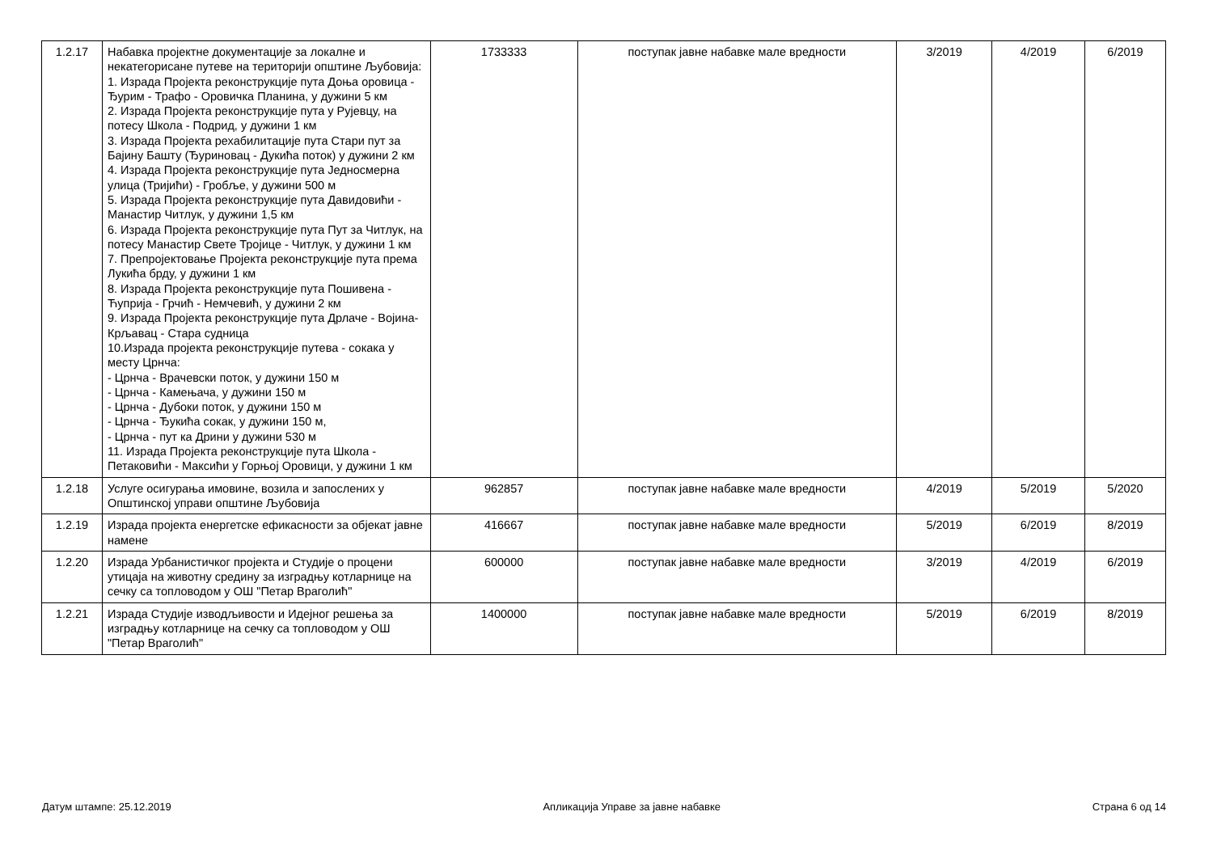| 1.2.17 | Набавка пројектне документације за локалне и некатегорисане путеве на територији општине Љубовија: 1. Израда Пројекта реконструкције пута Доња оровица - Ђурим - Трафо - Оровичка Планина, у дужини 5 км 2. Израда Пројекта реконструкције пута у Рујевцу, на потесу Школа - Подрид, у дужини 1 км 3. Израда Пројекта рехабилитације пута Стари пут за Бајину Башту (Ђуриновац - Дукића поток) у дужини 2 км 4. Израда Пројекта реконструкције пута Једносмерна улица (Тријићи) - Гробље, у дужини 500 м 5. Израда Пројекта реконструкције пута Давидовићи - Манастир Читлук, у дужини 1,5 км 6. Израда Пројекта реконструкције пута Пут за Читлук, на потесу Манастир Свете Тројице - Читлук, у дужини 1 км 7. Препројектовање Пројекта реконструкције пута према Лукића брду, у дужини 1 км 8. Израда Пројекта реконструкције пута Пошивена - Ћуприја - Грчић - Немчевић, у дужини 2 км 9. Израда Пројекта реконструкције пута Дрлаче - Војина- Крљавац - Стара судница 10.Израда пројекта реконструкције путева - сокака у месту Црнча: - Црнча - Врачевски поток, у дужини 150 м - Црнча - Камењача, у дужини 150 м - Црнча - Дубоки поток, у дужини 150 м - Црнча - Ђукића сокак, у дужини 150 м, - Црнча - пут ка Дрини у дужини 530 м 11. Израда Пројекта реконструкције пута Школа - Петаковићи - Максићи у Горњој Оровици, у дужини 1 км | 1733333 | поступак јавне набавке мале вредности | 3/2019 | 4/2019 | 6/2019 |
| 1.2.18 | Услуге осигурања имовине, возила и запослених у Општинској управи општине Љубовија | 962857 | поступак јавне набавке мале вредности | 4/2019 | 5/2019 | 5/2020 |
| 1.2.19 | Израда пројекта енергетске ефикасности за објекат јавне намене | 416667 | поступак јавне набавке мале вредности | 5/2019 | 6/2019 | 8/2019 |
| 1.2.20 | Израда Урбанистичког пројекта и Студије о процени утицаја на животну средину за изградњу котларнице на сечку са топловодом у ОШ "Петар Враголић" | 600000 | поступак јавне набавке мале вредности | 3/2019 | 4/2019 | 6/2019 |
| 1.2.21 | Израда Студије изводљивости и Идејног решења за изградњу котларнице на сечку са топловодом у ОШ "Петар Враголић" | 1400000 | поступак јавне набавке мале вредности | 5/2019 | 6/2019 | 8/2019 |
Датум штампе: 25.12.2019 Апликација Управе за јавне набавке Страна 6 од 14